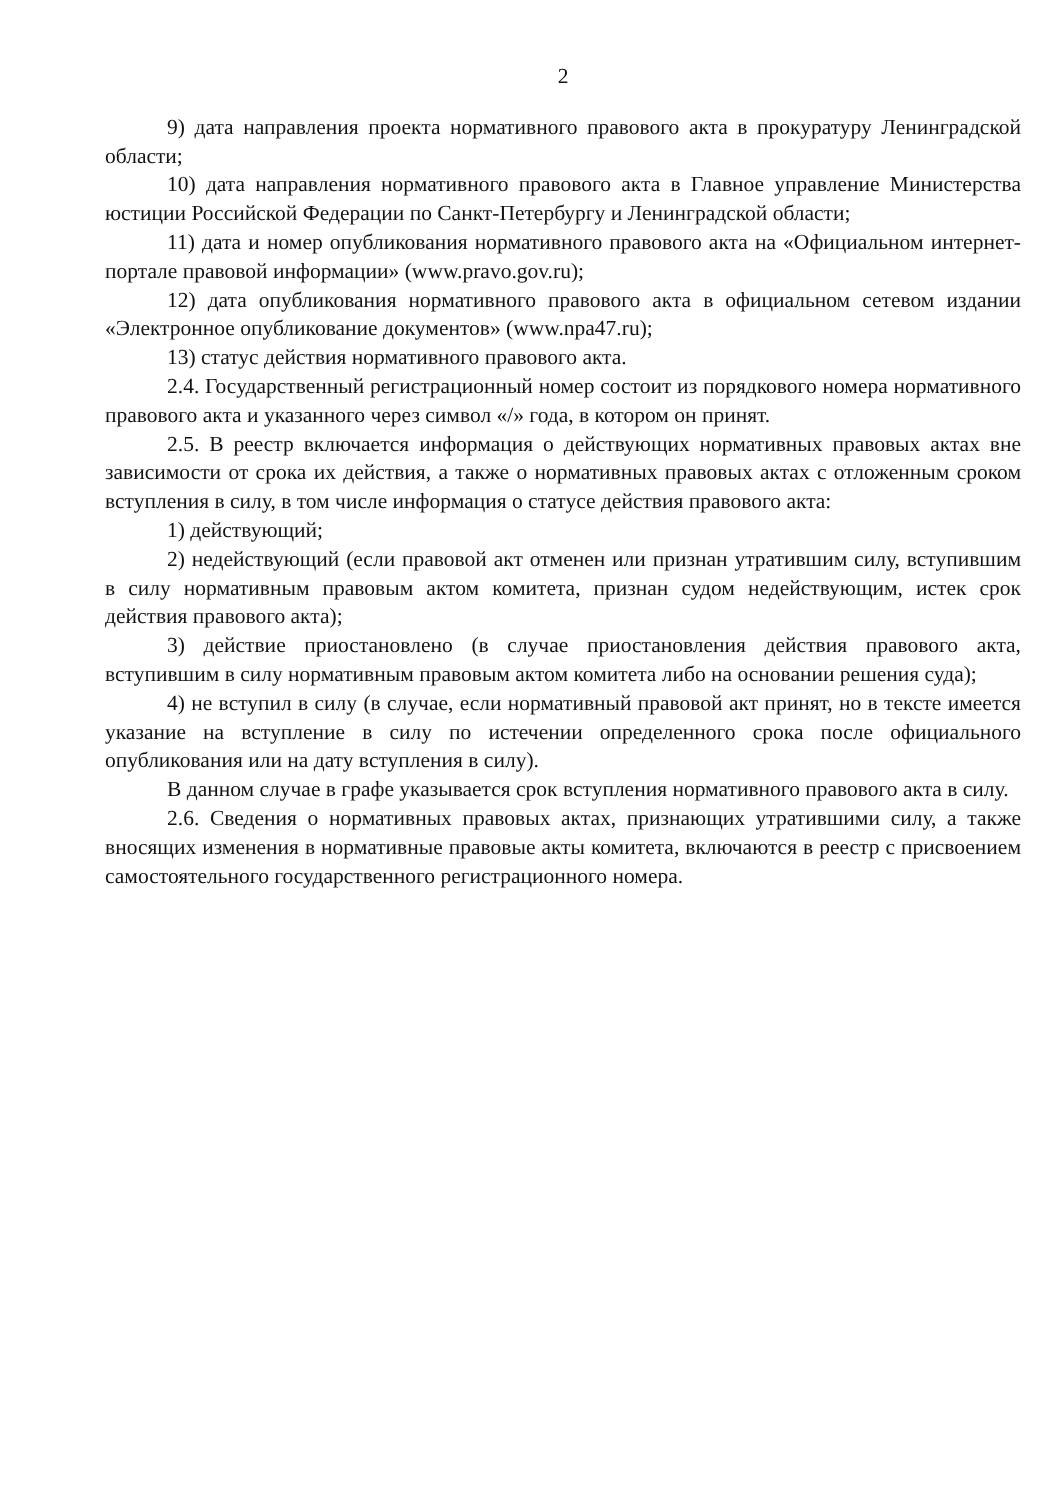2
9) дата направления проекта нормативного правового акта в прокуратуру Ленинградской области;
10) дата направления нормативного правового акта в Главное управление Министерства юстиции Российской Федерации по Санкт-Петербургу и Ленинградской области;
11) дата и номер опубликования нормативного правового акта на «Официальном интернет-портале правовой информации» (www.pravo.gov.ru);
12) дата опубликования нормативного правового акта в официальном сетевом издании «Электронное опубликование документов» (www.npa47.ru);
13) статус действия нормативного правового акта.
2.4. Государственный регистрационный номер состоит из порядкового номера нормативного правового акта и указанного через символ «/» года, в котором он принят.
2.5. В реестр включается информация о действующих нормативных правовых актах вне зависимости от срока их действия, а также о нормативных правовых актах с отложенным сроком вступления в силу, в том числе информация о статусе действия правового акта:
1) действующий;
2) недействующий (если правовой акт отменен или признан утратившим силу, вступившим в силу нормативным правовым актом комитета, признан судом недействующим, истек срок действия правового акта);
3) действие приостановлено (в случае приостановления действия правового акта, вступившим в силу нормативным правовым актом комитета либо на основании решения суда);
4) не вступил в силу (в случае, если нормативный правовой акт принят, но в тексте имеется указание на вступление в силу по истечении определенного срока после официального опубликования или на дату вступления в силу).
В данном случае в графе указывается срок вступления нормативного правового акта в силу.
2.6. Сведения о нормативных правовых актах, признающих утратившими силу, а также вносящих изменения в нормативные правовые акты комитета, включаются в реестр с присвоением самостоятельного государственного регистрационного номера.